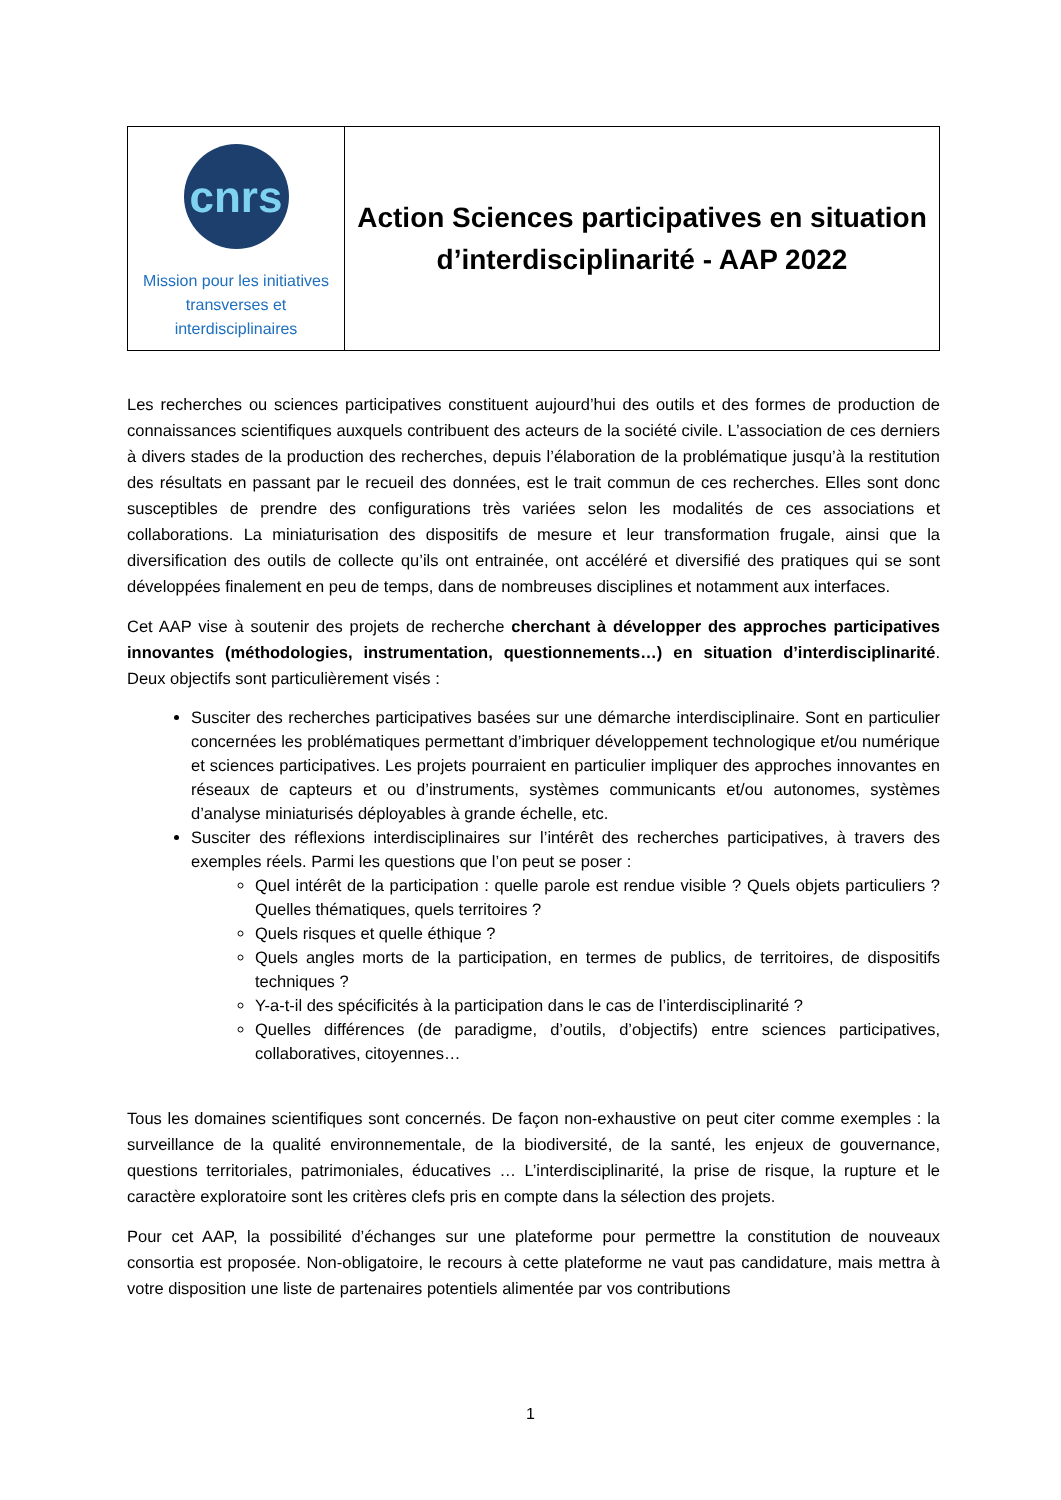| cnrs Mission pour les initiatives transverses et interdisciplinaires | Action Sciences participatives en situation d’interdisciplinarité - AAP 2022 |
Les recherches ou sciences participatives constituent aujourd’hui des outils et des formes de production de connaissances scientifiques auxquels contribuent des acteurs de la société civile. L’association de ces derniers à divers stades de la production des recherches, depuis l’élaboration de la problématique jusqu’à la restitution des résultats en passant par le recueil des données, est le trait commun de ces recherches. Elles sont donc susceptibles de prendre des configurations très variées selon les modalités de ces associations et collaborations. La miniaturisation des dispositifs de mesure et leur transformation frugale, ainsi que la diversification des outils de collecte qu’ils ont entrainée, ont accéléré et diversifié des pratiques qui se sont développées finalement en peu de temps, dans de nombreuses disciplines et notamment aux interfaces.
Cet AAP vise à soutenir des projets de recherche cherchant à développer des approches participatives innovantes (méthodologies, instrumentation, questionnements…) en situation d’interdisciplinarité. Deux objectifs sont particulièrement visés :
Susciter des recherches participatives basées sur une démarche interdisciplinaire. Sont en particulier concernées les problématiques permettant d’imbriquer développement technologique et/ou numérique et sciences participatives. Les projets pourraient en particulier impliquer des approches innovantes en réseaux de capteurs et ou d’instruments, systèmes communicants et/ou autonomes, systèmes d’analyse miniaturisés déployables à grande échelle, etc.
Susciter des réflexions interdisciplinaires sur l’intérêt des recherches participatives, à travers des exemples réels. Parmi les questions que l’on peut se poser :
Quel intérêt de la participation : quelle parole est rendue visible ? Quels objets particuliers ? Quelles thématiques, quels territoires ?
Quels risques et quelle éthique ?
Quels angles morts de la participation, en termes de publics, de territoires, de dispositifs techniques ?
Y-a-t-il des spécificités à la participation dans le cas de l’interdisciplinarité ?
Quelles différences (de paradigme, d’outils, d’objectifs) entre sciences participatives, collaboratives, citoyennes…
Tous les domaines scientifiques sont concernés. De façon non-exhaustive on peut citer comme exemples : la surveillance de la qualité environnementale, de la biodiversité, de la santé, les enjeux de gouvernance, questions territoriales, patrimoniales, éducatives … L’interdisciplinarité, la prise de risque, la rupture et le caractère exploratoire sont les critères clefs pris en compte dans la sélection des projets.
Pour cet AAP, la possibilité d’échanges sur une plateforme pour permettre la constitution de nouveaux consortia est proposée. Non-obligatoire, le recours à cette plateforme ne vaut pas candidature, mais mettra à votre disposition une liste de partenaires potentiels alimentée par vos contributions
1